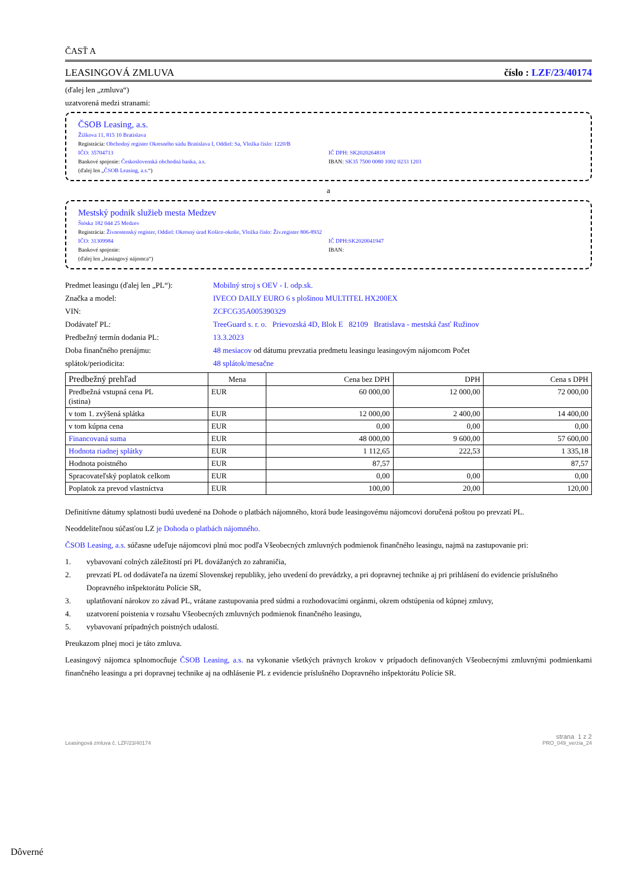ČASŤ A
LEASINGOVÁ ZMLUVA číslo : LZF/23/40174
(ďalej len „zmluva“)
uzatvorená medzi stranami:
ČSOB Leasing, a.s.
Žižkova 11, 815 10 Bratislava
Registrácia: Obchodný register Okresného súdu Bratislava I, Oddiel: Sa, Vložka číslo: 1220/B
IČO: 35704713 IČ DPH: SK2020264818
Bankové spojenie: Československá obchodná banka, a.s.
IBAN: SK35 7500 0080 1002 0233 1203
(ďalej len „ČSOB Leasing, a.s.“)
a
Mestský podnik služieb mesta Medzev
Štóska 182 044 25 Medzev
Registrácia: Živnostenský register, Oddiel: Okresný úrad Košice-okolie, Vložka číslo: Živ.register 806-8932
IČO: 31309984 IČ DPH:SK2020041947
Bankové spojenie: IBAN:
(ďalej len „leasingový nájomca“)
Predmet leasingu (ďalej len „PL“):
Mobilný stroj s OEV - I. odp.sk.
Značka a model: IVECO DAILY EURO 6 s plošinou MULTITEL HX200EX
VIN: ZCFCG35A005390329
Dodávateľ PL: TreeGuard s. r. o. Prievozská 4D, Blok E 82109 Bratislava - mestská časť Ružinov
Predbežný termín dodania PL: 13.3.2023
Doba finančného prenájmu: 48 mesiacov od dátumu prevzatia predmetu leasingu leasingovým nájomcom Počet
splátok/periodicita: 48 splátok/mesačne
| Predbežný prehľad | Mena | Cena bez DPH | DPH | Cena s DPH |
| --- | --- | --- | --- | --- |
| Predbežná vstupná cena PL (istina) | EUR | 60 000,00 | 12 000,00 | 72 000,00 |
| v tom 1. zvýšená splátka | EUR | 12 000,00 | 2 400,00 | 14 400,00 |
| v tom kúpna cena | EUR | 0,00 | 0,00 | 0,00 |
| Financovaná suma | EUR | 48 000,00 | 9 600,00 | 57 600,00 |
| Hodnota riadnej splátky | EUR | 1 112,65 | 222,53 | 1 335,18 |
| Hodnota poistného | EUR | 87,57 | | 87,57 |
| Spracovateľský poplatok celkom | EUR | 0,00 | 0,00 | 0,00 |
| Poplatok za prevod vlastníctva | EUR | 100,00 | 20,00 | 120,00 |
Definitívne dátumy splatnosti budú uvedené na Dohode o platbách nájomného, ktorá bude leasingovému nájomcovi doručená poštou po prevzatí PL.
Neoddeliteľnou súčasťou LZ je Dohoda o platbách nájomného.
ČSOB Leasing, a.s. súčasne udeľuje nájomcovi plnú moc podľa Všeobecných zmluvných podmienok finančného leasingu, najmä na zastupovanie pri:
1. vybavovaní colných záležitostí pri PL dovážaných zo zahraničia,
2. prevzatí PL od dodávateľa na území Slovenskej republiky, jeho uvedení do prevádzky, a pri dopravnej technike aj pri prihlásení do evidencie príslušného Dopravného inšpektorátu Polície SR,
3. uplatňovaní nárokov zo závad PL, vrátane zastupovania pred súdmi a rozhodovacími orgánmi, okrem odstúpenia od kúpnej zmluvy,
4. uzatvorení poistenia v rozsahu Všeobecných zmluvných podmienok finančného leasingu,
5. vybavovaní prípadných poistných udalostí.
Preukazom plnej moci je táto zmluva.
Leasingový nájomca splnomocňuje ČSOB Leasing, a.s. na vykonanie všetkých právnych krokov v prípadoch definovaných Všeobecnými zmluvnými podmienkami finančného leasingu a pri dopravnej technike aj na odhlásenie PL z evidencie príslušného Dopravného inšpektorátu Polície SR.
Leasingová zmluva č. LZF/23/40174
strana 1 z 2
PRO_049_verzia_24
Dôverné